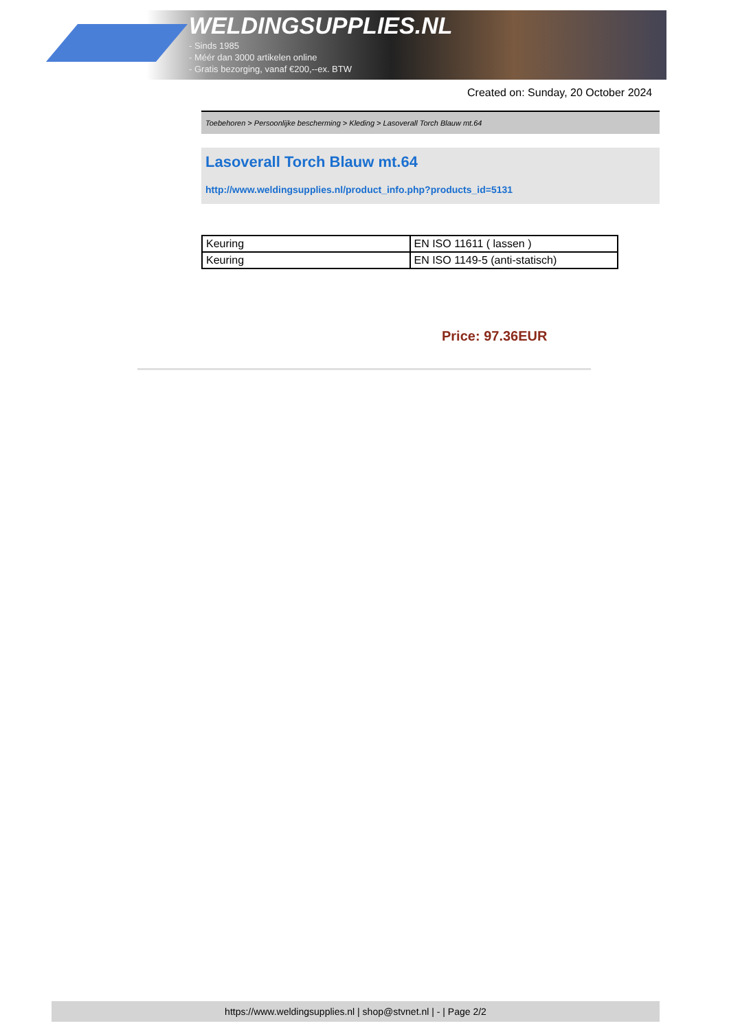WELDINGSUPPLIES.NL
- Sinds 1985
- Méér dan 3000 artikelen online
- Gratis bezorging, vanaf €200,--ex. BTW
Created on: Sunday, 20 October 2024
Toebehoren > Persoonlijke bescherming > Kleding > Lasoverall Torch Blauw mt.64
Lasoverall Torch Blauw mt.64
http://www.weldingsupplies.nl/product_info.php?products_id=5131
| Keuring | EN ISO 11611 ( lassen ) |
| Keuring | EN ISO 1149-5 (anti-statisch) |
Price: 97.36EUR
https://www.weldingsupplies.nl | shop@stvnet.nl | - | Page 2/2